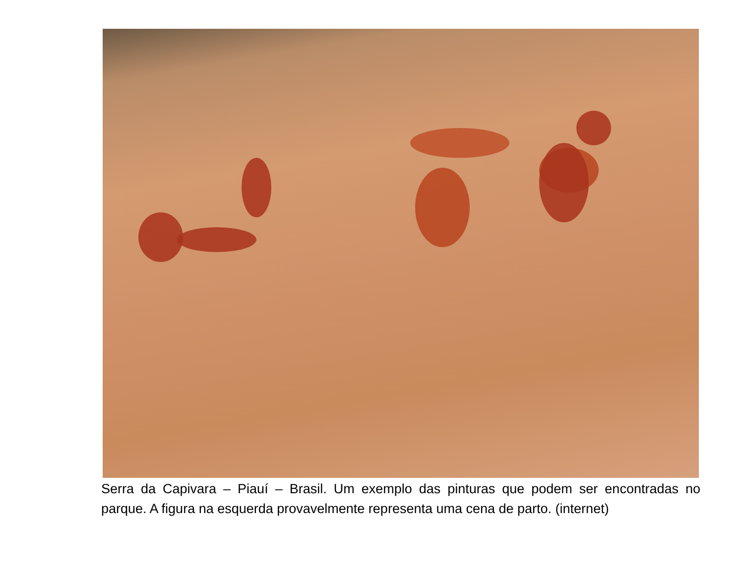Serra da Capivara – Piauí – Brasil. Um exemplo das pinturas que podem ser encontradas no parque. A figura na esquerda provavelmente representa uma cena de parto. (internet)